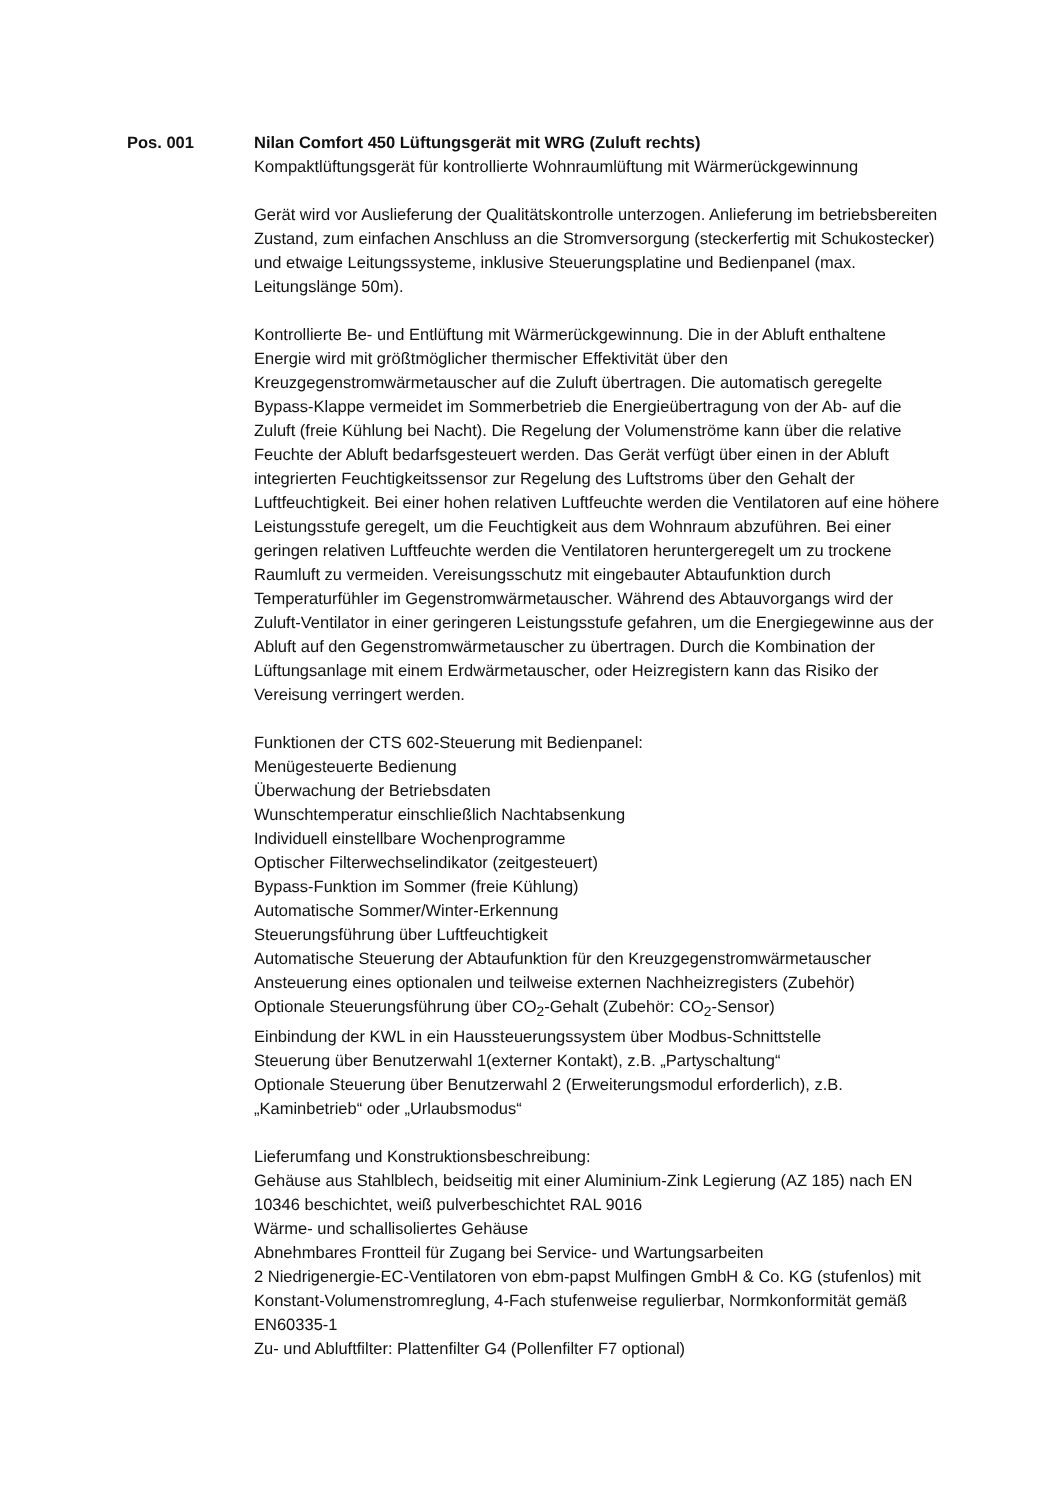Pos. 001 Nilan Comfort 450 Lüftungsgerät mit WRG (Zuluft rechts)
Kompaktlüftungsgerät für kontrollierte Wohnraumlüftung mit Wärmerückgewinnung
Gerät wird vor Auslieferung der Qualitätskontrolle unterzogen. Anlieferung im betriebsbereiten Zustand, zum einfachen Anschluss an die Stromversorgung (steckerfertig mit Schukostecker) und etwaige Leitungssysteme, inklusive Steuerungsplatine und Bedienpanel (max. Leitungslänge 50m).
Kontrollierte Be- und Entlüftung mit Wärmerückgewinnung. Die in der Abluft enthaltene Energie wird mit größtmöglicher thermischer Effektivität über den Kreuzgegenstromwärmetauscher auf die Zuluft übertragen. Die automatisch geregelte Bypass-Klappe vermeidet im Sommerbetrieb die Energieübertragung von der Ab- auf die Zuluft (freie Kühlung bei Nacht). Die Regelung der Volumenströme kann über die relative Feuchte der Abluft bedarfsgesteuert werden. Das Gerät verfügt über einen in der Abluft integrierten Feuchtigkeitssensor zur Regelung des Luftstroms über den Gehalt der Luftfeuchtigkeit. Bei einer hohen relativen Luftfeuchte werden die Ventilatoren auf eine höhere Leistungsstufe geregelt, um die Feuchtigkeit aus dem Wohnraum abzuführen. Bei einer geringen relativen Luftfeuchte werden die Ventilatoren heruntergeregelt um zu trockene Raumluft zu vermeiden. Vereisungsschutz mit eingebauter Abtaufunktion durch Temperaturfühler im Gegenstromwärmetauscher. Während des Abtauvorgangs wird der Zuluft-Ventilator in einer geringeren Leistungsstufe gefahren, um die Energiegewinne aus der Abluft auf den Gegenstromwärmetauscher zu übertragen. Durch die Kombination der Lüftungsanlage mit einem Erdwärmetauscher, oder Heizregistern kann das Risiko der Vereisung verringert werden.
Funktionen der CTS 602-Steuerung mit Bedienpanel:
Menügesteuerte Bedienung
Überwachung der Betriebsdaten
Wunschtemperatur einschließlich Nachtabsenkung
Individuell einstellbare Wochenprogramme
Optischer Filterwechselindikator (zeitgesteuert)
Bypass-Funktion im Sommer (freie Kühlung)
Automatische Sommer/Winter-Erkennung
Steuerungsführung über Luftfeuchtigkeit
Automatische Steuerung der Abtaufunktion für den Kreuzgegenstromwärmetauscher
Ansteuerung eines optionalen und teilweise externen Nachheizregisters (Zubehör)
Optionale Steuerungsführung über CO<sub>2</sub>-Gehalt (Zubehör: CO<sub>2</sub>-Sensor)
Einbindung der KWL in ein Haussteuerungssystem über Modbus-Schnittstelle
Steuerung über Benutzerwahl 1(externer Kontakt), z.B. „Partyschaltung“
Optionale Steuerung über Benutzerwahl 2 (Erweiterungsmodul erforderlich), z.B. „Kaminbetrieb“ oder „Urlaubsmodus“
Lieferumfang und Konstruktionsbeschreibung:
Gehäuse aus Stahlblech, beidseitig mit einer Aluminium-Zink Legierung (AZ 185) nach EN 10346 beschichtet, weiß pulverbeschichtet RAL 9016
Wärme- und schallisoliertes Gehäuse
Abnehmbares Frontteil für Zugang bei Service- und Wartungsarbeiten
2 Niedrigenergie-EC-Ventilatoren von ebm-papst Mulfingen GmbH & Co. KG (stufenlos) mit Konstant-Volumenstromreglung, 4-Fach stufenweise regulierbar, Normkonformität gemäß EN60335-1
Zu- und Abluftfilter: Plattenfilter G4 (Pollenfilter F7 optional)